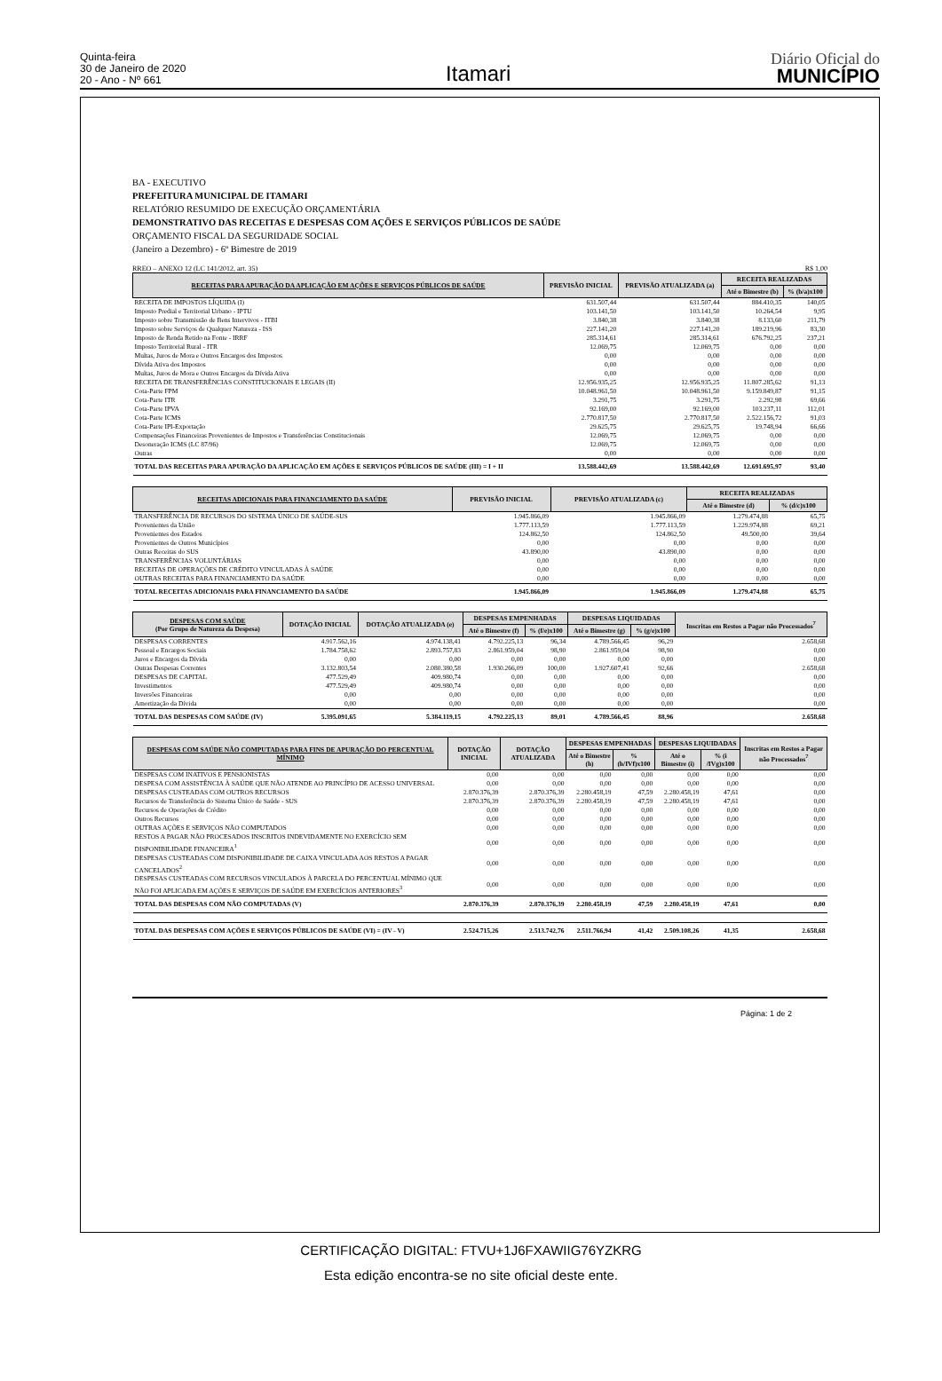Quinta-feira
30 de Janeiro de 2020
20 - Ano - Nº 661
Itamari
Diário Oficial do
MUNICÍPIO
BA - EXECUTIVO
PREFEITURA MUNICIPAL DE ITAMARI
RELATÓRIO RESUMIDO DE EXECUÇÃO ORÇAMENTÁRIA
DEMONSTRATIVO DAS RECEITAS E DESPESAS COM AÇÕES E SERVIÇOS PÚBLICOS DE SAÚDE
ORÇAMENTO FISCAL DA SEGURIDADE SOCIAL
(Janeiro a Dezembro) - 6º Bimestre de 2019
RREO – ANEXO 12 (LC 141/2012, art. 35) R$ 1,00
| RECEITAS PARA APURAÇÃO DA APLICAÇÃO EM AÇÕES E SERVIÇOS PÚBLICOS DE SAÚDE | PREVISÃO INICIAL | PREVISÃO ATUALIZADA (a) | RECEITA REALIZADAS | |
| --- | --- | --- | --- | --- |
| | | | Até o Bimestre (b) | % (b/a)x100 |
| RECEITA DE IMPOSTOS LÍQUIDA (I) | 631.507,44 | 631.507,44 | 884.410,35 | 140,05 |
| Imposto Predial e Territorial Urbano - IPTU | 103.141,50 | 103.141,50 | 10.264,54 | 9,95 |
| Imposto sobre Transmissão de Bens Intervivos - ITBI | 3.840,38 | 3.840,38 | 8.133,60 | 211,79 |
| Imposto sobre Serviços de Qualquer Natureza - ISS | 227.141,20 | 227.141,20 | 189.219,96 | 83,30 |
| Imposto de Renda Retido na Fonte - IRRF | 285.314,61 | 285.314,61 | 676.792,25 | 237,21 |
| Imposto Territorial Rural - ITR | 12.069,75 | 12.069,75 | 0,00 | 0,00 |
| Multas, Juros de Mora e Outros Encargos dos Impostos | 0,00 | 0,00 | 0,00 | 0,00 |
| Dívida Ativa dos Impostos | 0,00 | 0,00 | 0,00 | 0,00 |
| Multas, Juros de Mora e Outros Encargos da Dívida Ativa | 0,00 | 0,00 | 0,00 | 0,00 |
| RECEITA DE TRANSFERÊNCIAS CONSTITUCIONAIS E LEGAIS (II) | 12.956.935,25 | 12.956.935,25 | 11.807.285,62 | 91,13 |
| Cota-Parte FPM | 10.048.961,50 | 10.048.961,50 | 9.159.849,87 | 91,15 |
| Cota-Parte ITR | 3.291,75 | 3.291,75 | 2.292,98 | 69,66 |
| Cota-Parte IPVA | 92.169,00 | 92.169,00 | 103.237,11 | 112,01 |
| Cota-Parte ICMS | 2.770.817,50 | 2.770.817,50 | 2.522.156,72 | 91,03 |
| Cota-Parte IPI-Exportação | 29.625,75 | 29.625,75 | 19.748,94 | 66,66 |
| Compensações Financeiras Provenientes de Impostos e Transferências Constitucionais | 12.069,75 | 12.069,75 | 0,00 | 0,00 |
| Desoneração ICMS (LC 87/96) | 12.069,75 | 12.069,75 | 0,00 | 0,00 |
| Outras | 0,00 | 0,00 | 0,00 | 0,00 |
| TOTAL DAS RECEITAS PARA APURAÇÃO DA APLICAÇÃO EM AÇÕES E SERVIÇOS PÚBLICOS DE SAÚDE (III) = I + II | 13.588.442,69 | 13.588.442,69 | 12.691.695,97 | 93,40 |
| RECEITAS ADICIONAIS PARA FINANCIAMENTO DA SAÚDE | PREVISÃO INICIAL | PREVISÃO ATUALIZADA (c) | RECEITA REALIZADAS | |
| --- | --- | --- | --- | --- |
| | | | Até o Bimestre (d) | % (d/c)x100 |
| TRANSFERÊNCIA DE RECURSOS DO SISTEMA ÚNICO DE SAÚDE-SUS | 1.945.866,09 | 1.945.866,09 | 1.279.474,88 | 65,75 |
| Provenientes da União | 1.777.113,59 | 1.777.113,59 | 1.229.974,88 | 69,21 |
| Provenientes dos Estados | 124.862,50 | 124.862,50 | 49.500,00 | 39,64 |
| Provenientes de Outros Municípios | 0,00 | 0,00 | 0,00 | 0,00 |
| Outras Receitas do SUS | 43.890,00 | 43.890,00 | 0,00 | 0,00 |
| TRANSFERÊNCIAS VOLUNTÁRIAS | 0,00 | 0,00 | 0,00 | 0,00 |
| RECEITAS DE OPERAÇÕES DE CRÉDITO VINCULADAS À SAÚDE | 0,00 | 0,00 | 0,00 | 0,00 |
| OUTRAS RECEITAS PARA FINANCIAMENTO DA SAÚDE | 0,00 | 0,00 | 0,00 | 0,00 |
| TOTAL RECEITAS ADICIONAIS PARA FINANCIAMENTO DA SAÚDE | 1.945.866,09 | 1.945.866,09 | 1.279.474,88 | 65,75 |
| DESPESAS COM SAÚDE (Por Grupo de Natureza da Despesa) | DOTAÇÃO INICIAL | DOTAÇÃO ATUALIZADA (e) | DESPESAS EMPENHADAS | | DESPESAS LIQUIDADAS | | Inscritas em Restos a Pagar não Processados<sup>7</sup> |
| --- | --- | --- | --- | --- | --- | --- | --- |
| | | | Até o Bimestre (f) | % (f/e)x100 | Até o Bimestre (g) | % (g/e)x100 | |
| DESPESAS CORRENTES | 4.917.562,16 | 4.974.138,41 | 4.792.225,13 | 96,34 | 4.789.566,45 | 96,29 | 2.658,68 |
| Pessoal e Encargos Sociais | 1.784.758,62 | 2.893.757,83 | 2.861.959,04 | 98,90 | 2.861.959,04 | 98,90 | 0,00 |
| Juros e Encargos da Dívida | 0,00 | 0,00 | 0,00 | 0,00 | 0,00 | 0,00 | 0,00 |
| Outras Despesas Correntes | 3.132.803,54 | 2.080.380,58 | 1.930.266,09 | 100,00 | 1.927.607,41 | 92,66 | 2.658,68 |
| DESPESAS DE CAPITAL | 477.529,49 | 409.980,74 | 0,00 | 0,00 | 0,00 | 0,00 | 0,00 |
| Investimentos | 477.529,49 | 409.980,74 | 0,00 | 0,00 | 0,00 | 0,00 | 0,00 |
| Inversões Financeiras | 0,00 | 0,00 | 0,00 | 0,00 | 0,00 | 0,00 | 0,00 |
| Amortização da Dívida | 0,00 | 0,00 | 0,00 | 0,00 | 0,00 | 0,00 | 0,00 |
| TOTAL DAS DESPESAS COM SAÚDE (IV) | 5.395.091,65 | 5.384.119,15 | 4.792.225,13 | 89,01 | 4.789.566,45 | 88,96 | 2.658,68 |
| DESPESAS COM SAÚDE NÃO COMPUTADAS PARA FINS DE APURAÇÃO DO PERCENTUAL MÍNIMO | DOTAÇÃO INICIAL | DOTAÇÃO ATUALIZADA | DESPESAS EMPENHADAS | | DESPESAS LIQUIDADAS | | Inscritas em Restos a Pagar não Processados<sup>7</sup> |
| --- | --- | --- | --- | --- | --- | --- | --- |
| | | | Até o Bimestre (h) | % (h/IVf)x100 | Até o Bimestre (i) | % (i /IVg)x100 | |
| DESPESAS COM INATIVOS E PENSIONISTAS | 0,00 | 0,00 | 0,00 | 0,00 | 0,00 | 0,00 | 0,00 |
| DESPESA COM ASSISTÊNCIA À SAÚDE QUE NÃO ATENDE AO PRINCÍPIO DE ACESSO UNIVERSAL | 0,00 | 0,00 | 0,00 | 0,00 | 0,00 | 0,00 | 0,00 |
| DESPESAS CUSTEADAS COM OUTROS RECURSOS | 2.870.376,39 | 2.870.376,39 | 2.280.458,19 | 47,59 | 2.280.458,19 | 47,61 | 0,00 |
| Recursos de Transferência do Sistema Único de Saúde - SUS | 2.870.376,39 | 2.870.376,39 | 2.280.458,19 | 47,59 | 2.280.458,19 | 47,61 | 0,00 |
| Recursos de Operações de Crédito | 0,00 | 0,00 | 0,00 | 0,00 | 0,00 | 0,00 | 0,00 |
| Outros Recursos | 0,00 | 0,00 | 0,00 | 0,00 | 0,00 | 0,00 | 0,00 |
| OUTRAS AÇÕES E SERVIÇOS NÃO COMPUTADOS | 0,00 | 0,00 | 0,00 | 0,00 | 0,00 | 0,00 | 0,00 |
| RESTOS A PAGAR NÃO PROCESADOS INSCRITOS INDEVIDAMENTE NO EXERCÍCIO SEM DISPONIBILIDADE FINANCEIRA<sup>1</sup> | 0,00 | 0,00 | 0,00 | 0,00 | 0,00 | 0,00 | 0,00 |
| DESPESAS CUSTEADAS COM DISPONIBILIDADE DE CAIXA VINCULADA AOS RESTOS A PAGAR CANCELADOS<sup>2</sup> | 0,00 | 0,00 | 0,00 | 0,00 | 0,00 | 0,00 | 0,00 |
| DESPESAS CUSTEADAS COM RECURSOS VINCULADOS À PARCELA DO PERCENTUAL MÍNIMO QUE NÃO FOI APLICADA EM AÇÕES E SERVIÇOS DE SAÚDE EM EXERCÍCIOS ANTERIORES<sup>3</sup> | 0,00 | 0,00 | 0,00 | 0,00 | 0,00 | 0,00 | 0,00 |
| TOTAL DAS DESPESAS COM NÃO COMPUTADAS (V) | 2.870.376,39 | 2.870.376,39 | 2.280.458,19 | 47,59 | 2.280.458,19 | 47,61 | 0,00 |
| TOTAL DAS DESPESAS COM AÇÕES E SERVIÇOS PÚBLICOS DE SAÚDE (VI) = (IV - V) | 2.524.715,26 | 2.513.742,76 | 2.511.766,94 | 41,42 | 2.509.108,26 | 41,35 | 2.658,68 |
Página: 1 de 2
CERTIFICAÇÃO DIGITAL: FTVU+1J6FXAWIIG76YZKRG
Esta edição encontra-se no site oficial deste ente.